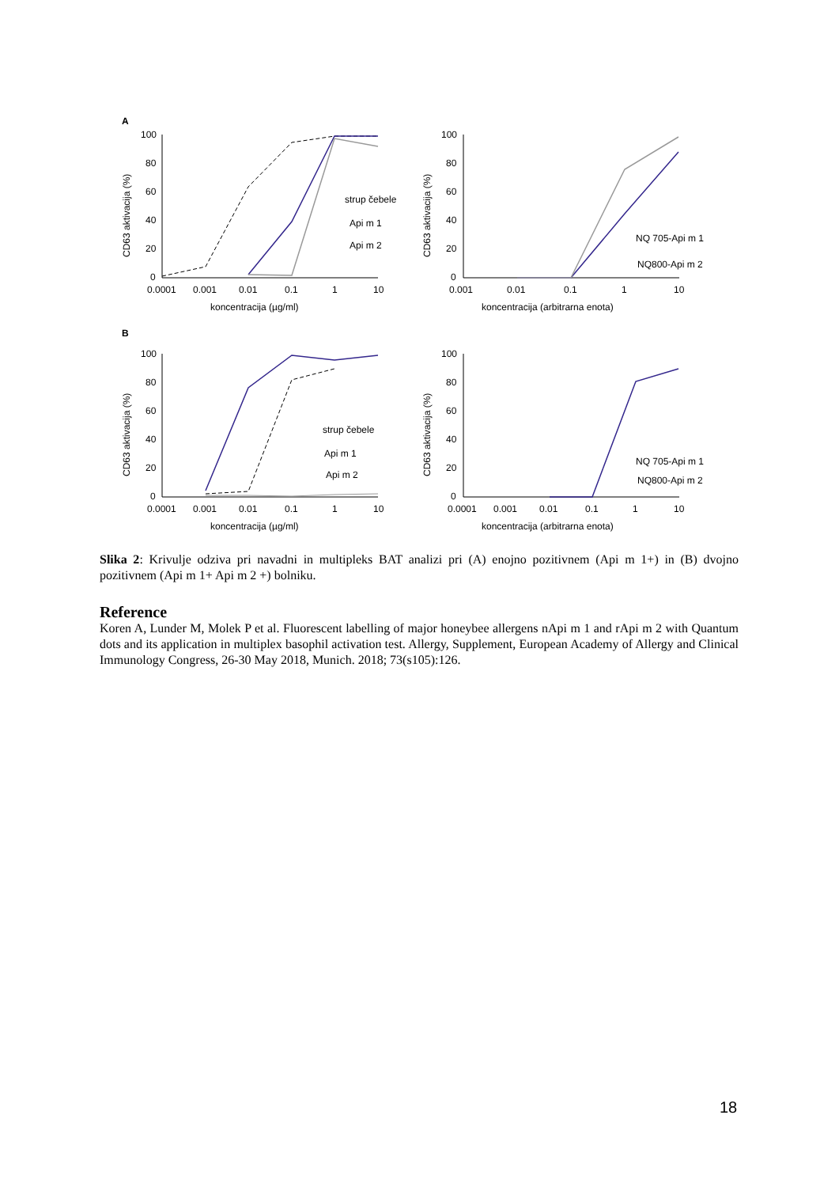A
B
100
80
60
40
20
0
0.0001
0.001
0.01
0.1
1
10
koncentracija (µg/ml)
CD63 aktivacija (%)
strup čebele
Api m 1
Api m 2
100
80
60
40
20
0
0.001
0.01
0.1
1
10
koncentracija (arbitrarna enota)
CD63 aktivacija (%)
NQ 705-Api m 1
NQ800-Api m 2
100
80
60
40
20
0
0.0001
0.001
0.01
0.1
1
10
koncentracija (µg/ml)
CD63 aktivacija (%)
strup čebele
Api m 1
Api m 2
100
80
60
40
20
0
0.0001
0.001
0.01
0.1
1
10
koncentracija (arbitrarna enota)
CD63 aktivacija (%)
NQ 705-Api m 1
NQ800-Api m 2
Slika 2: Krivulje odziva pri navadni in multipleks BAT analizi pri (A) enojno pozitivnem (Api m 1+) in (B) dvojno pozitivnem (Api m 1+ Api m 2 +) bolniku.
Reference
Koren A, Lunder M, Molek P et al. Fluorescent labelling of major honeybee allergens nApi m 1 and rApi m 2 with Quantum dots and its application in multiplex basophil activation test. Allergy, Supplement, European Academy of Allergy and Clinical Immunology Congress, 26-30 May 2018, Munich. 2018; 73(s105):126.
18